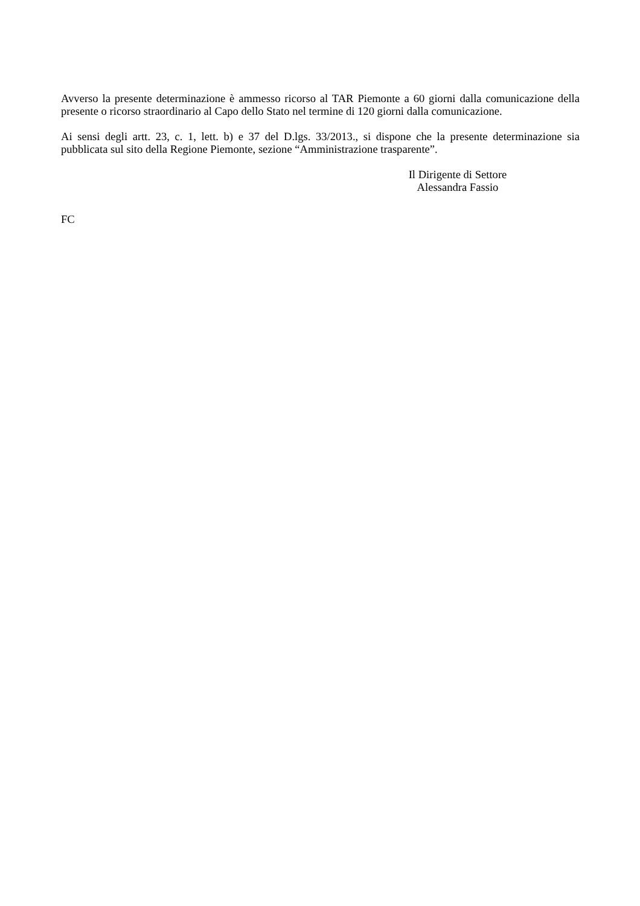Avverso la presente determinazione è ammesso ricorso al TAR Piemonte a 60 giorni dalla comunicazione della presente o ricorso straordinario al Capo dello Stato nel termine di 120 giorni dalla comunicazione.
Ai sensi degli artt. 23, c. 1, lett. b) e 37 del D.lgs. 33/2013., si dispone che la presente determinazione sia pubblicata sul sito della Regione Piemonte, sezione “Amministrazione trasparente”.
Il Dirigente di Settore
Alessandra Fassio
FC